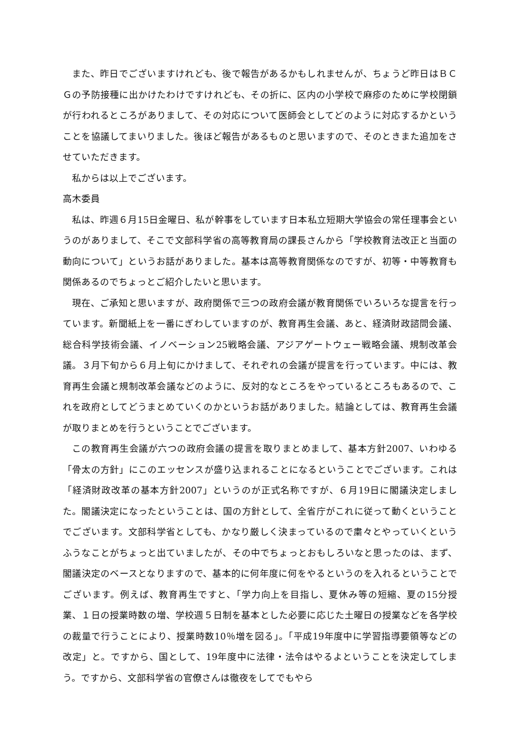また、昨日でございますけれども、後で報告があるかもしれませんが、ちょうど昨日はＢＣＧの予防接種に出かけたわけですけれども、その折に、区内の小学校で麻疹のために学校閉鎖が行われるところがありまして、その対応について医師会としてどのように対応するかということを協議してまいりました。後ほど報告があるものと思いますので、そのときまた追加をさせていただきます。
私からは以上でございます。
高木委員
私は、昨週６月15日金曜日、私が幹事をしています日本私立短期大学協会の常任理事会というのがありまして、そこで文部科学省の高等教育局の課長さんから「学校教育法改正と当面の動向について」というお話がありました。基本は高等教育関係なのですが、初等・中等教育も関係あるのでちょっとご紹介したいと思います。
現在、ご承知と思いますが、政府関係で三つの政府会議が教育関係でいろいろな提言を行っています。新聞紙上を一番にぎわしていますのが、教育再生会議、あと、経済財政諮問会議、総合科学技術会議、イノベーション25戦略会議、アジアゲートウェー戦略会議、規制改革会議。３月下旬から６月上旬にかけまして、それぞれの会議が提言を行っています。中には、教育再生会議と規制改革会議などのように、反対的なところをやっているところもあるので、これを政府としてどうまとめていくのかというお話がありました。結論としては、教育再生会議が取りまとめを行うということでございます。
この教育再生会議が六つの政府会議の提言を取りまとめまして、基本方針2007、いわゆる「骨太の方針」にこのエッセンスが盛り込まれることになるということでございます。これは「経済財政改革の基本方針2007」というのが正式名称ですが、６月19日に閣議決定しました。閣議決定になったということは、国の方針として、全省庁がこれに従って動くということでございます。文部科学省としても、かなり厳しく決まっているので粛々とやっていくというふうなことがちょっと出ていましたが、その中でちょっとおもしろいなと思ったのは、まず、閣議決定のベースとなりますので、基本的に何年度に何をやるというのを入れるということでございます。例えば、教育再生ですと、「学力向上を目指し、夏休み等の短縮、夏の15分授業、１日の授業時数の増、学校週５日制を基本とした必要に応じた土曜日の授業などを各学校の裁量で行うことにより、授業時数10％増を図る」。「平成19年度中に学習指導要領等などの改定」と。ですから、国として、19年度中に法律・法令はやるよということを決定してしまう。ですから、文部科学省の官僚さんは徹夜をしてでもやら